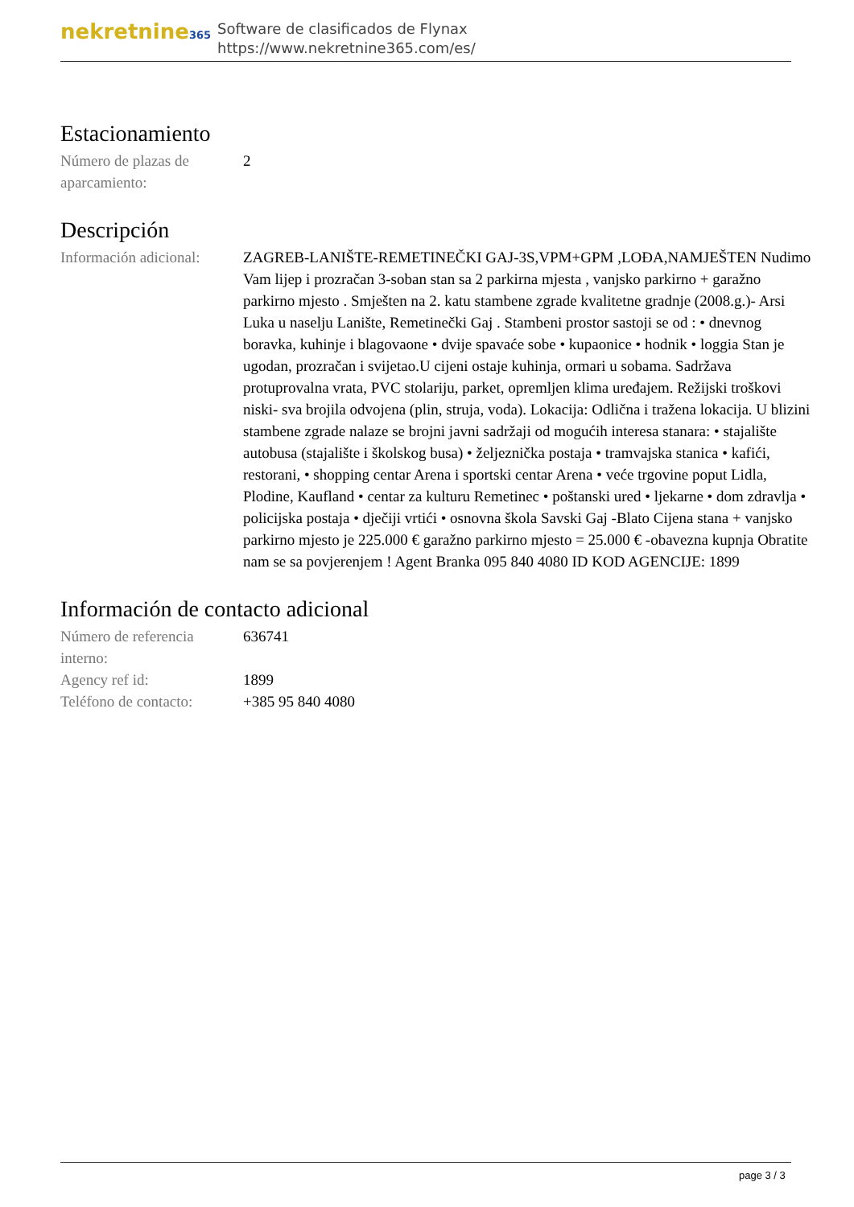nekretnine365
Software de clasificados de Flynax
https://www.nekretnine365.com/es/
Estacionamiento
| Número de plazas de aparcamiento: | 2 |
Descripción
| Información adicional: | ZAGREB-LANIŠTE-REMETINEČKI GAJ-3S,VPM+GPM ,LOĐA,NAMJEŠTEN Nudimo Vam lijep i prozračan 3-soban stan sa 2 parkirna mjesta , vanjsko parkirno + garažno parkirno mjesto . Smješten na 2. katu stambene zgrade kvalitetne gradnje (2008.g.)- Arsi Luka u naselju Lanište, Remetinečki Gaj . Stambeni prostor sastoji se od : • dnevnog boravka, kuhinje i blagovaone • dvije spavaće sobe • kupaonice • hodnik • loggia Stan je ugodan, prozračan i svijetao.U cijeni ostaje kuhinja, ormari u sobama. Sadržava protuprovalna vrata, PVC stolariju, parket, opremljen klima uređajem. Režijski troškovi niski- sva brojila odvojena (plin, struja, voda). Lokacija: Odlična i tražena lokacija. U blizini stambene zgrade nalaze se brojni javni sadržaji od mogućih interesa stanara: • stajalište autobusa (stajalište i školskog busa) • željeznička postaja • tramvajska stanica • kafići, restorani, • shopping centar Arena i sportski centar Arena • veće trgovine poput Lidla, Plodine, Kaufland • centar za kulturu Remetinec • poštanski ured • ljekarne • dom zdravlja • policijska postaja • dječiji vrtići • osnovna škola Savski Gaj -Blato Cijena stana + vanjsko parkirno mjesto je 225.000 € garažno parkirno mjesto = 25.000 € -obavezna kupnja Obratite nam se sa povjerenjem ! Agent Branka 095 840 4080 ID KOD AGENCIJE: 1899 |
Información de contacto adicional
| Número de referencia interno: | 636741 |
| Agency ref id: | 1899 |
| Teléfono de contacto: | +385 95 840 4080 |
page 3 / 3